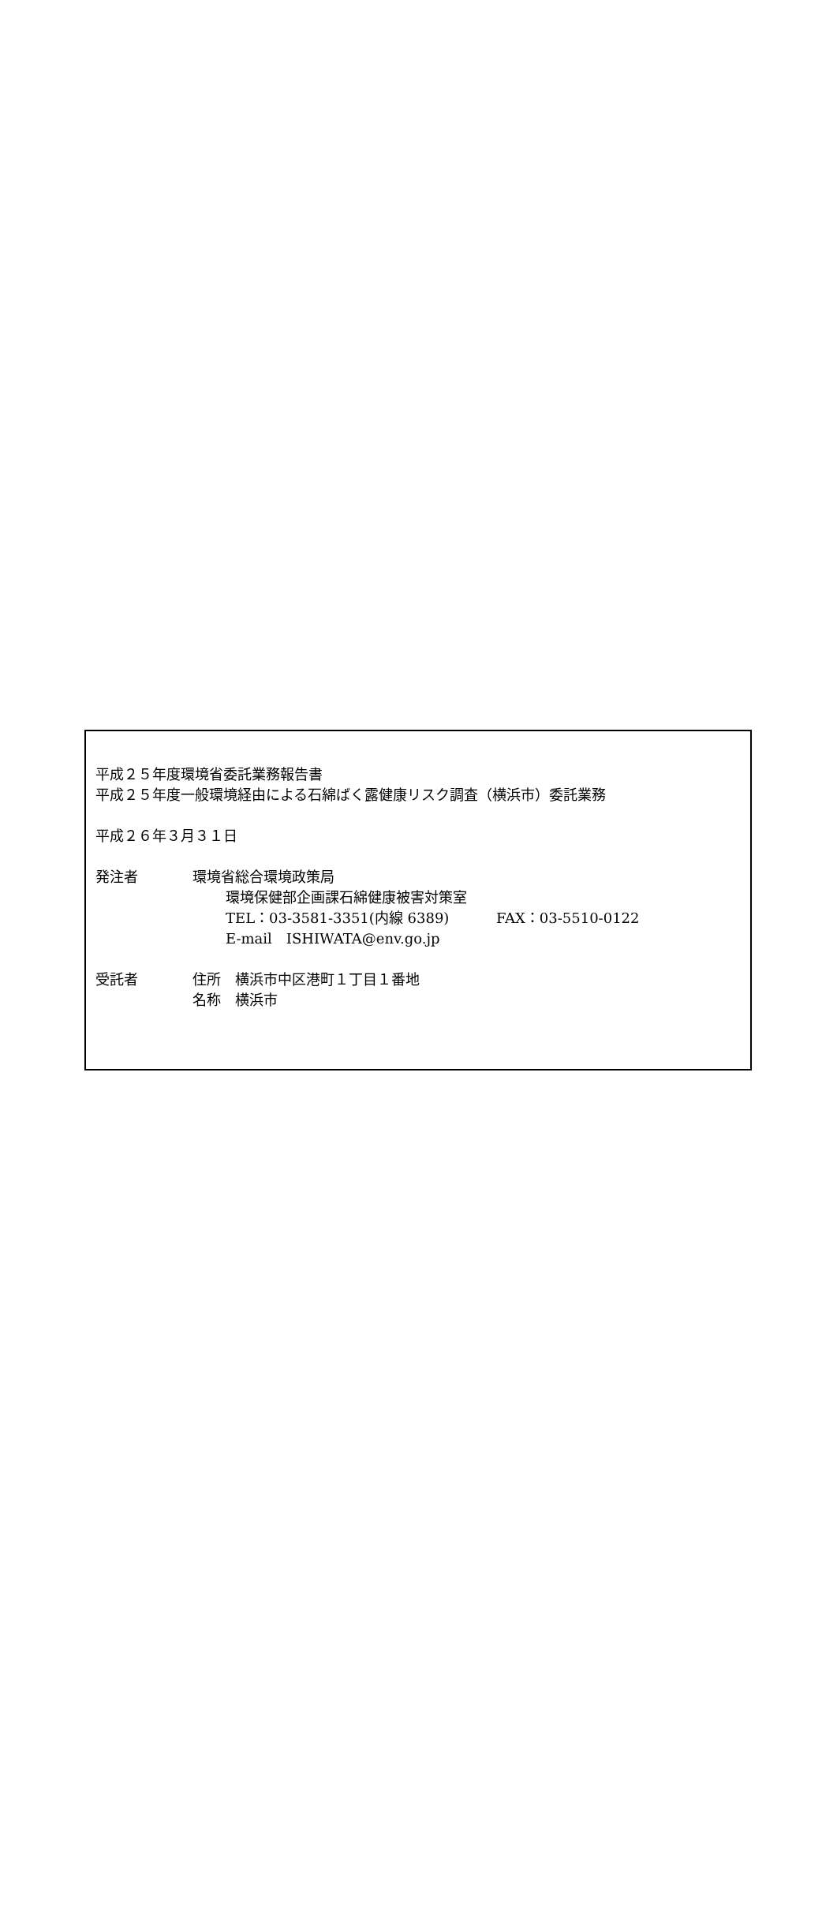平成２５年度環境省委託業務報告書
平成２５年度一般環境経由による石綿ばく露健康リスク調査（横浜市）委託業務
平成２６年３月３１日
発注者 環境省総合環境政策局
環境保健部企画課石綿健康被害対策室
TEL：03-3581-3351(内線 6389)　　　 FAX：03-5510-0122
E-mail　ISHIWATA@env.go.jp
受託者 住所　横浜市中区港町１丁目１番地
名称　横浜市